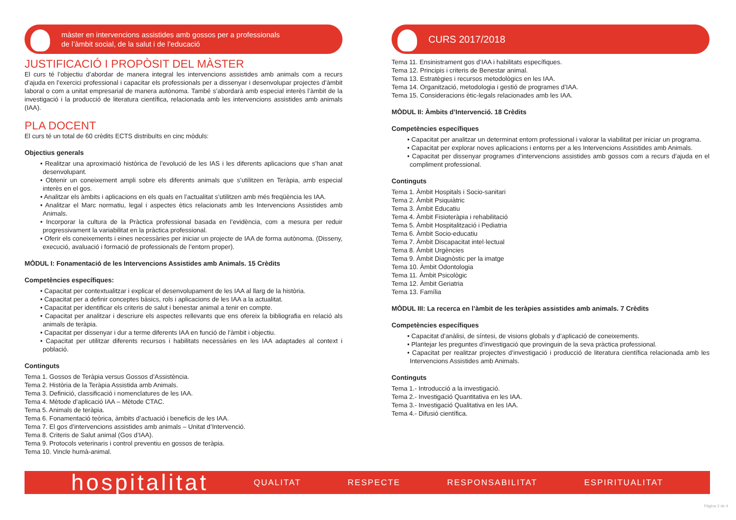màster en intervencions assistides amb gossos per a professionals
de l’àmbit social, de la salut i de l’educació
JUSTIFICACIÓ I PROPÒSIT DEL MÀSTER
El curs té l’objectiu d’abordar de manera integral les intervencions assistides amb animals com a recurs d’ajuda en l’exercici professional i capacitar els professionals per a dissenyar i desenvolupar projectes d’àmbit laboral o com a unitat empresarial de manera autònoma. També s’abordarà amb especial interès l’àmbit de la investigació i la producció de literatura científica, relacionada amb les intervencions assistides amb animals (IAA).
PLA DOCENT
El curs té un total de 60 crèdits ECTS distribuïts en cinc mòduls:
Objectius generals
• Realitzar una aproximació històrica de l’evolució de les IAS i les diferents aplicacions que s’han anat desenvolupant.
• Obtenir un coneixement ampli sobre els diferents animals que s’utilitzen en Teràpia, amb especial interès en el gos.
• Analitzar els àmbits i aplicacions en els quals en l’actualitat s’utilitzen amb més freqüència les IAA.
• Analitzar el Marc normatiu, legal i aspectes ètics relacionats amb les Intervencions Assistides amb Animals.
• Incorporar la cultura de la Pràctica professional basada en l’evidència, com a mesura per reduir progressivament la variabilitat en la pràctica professional.
• Oferir els coneixements i eines necessàries per iniciar un projecte de IAA de forma autònoma. (Disseny, execució, avaluació i formació de professionals de l’entorn proper).
MÒDUL I: Fonamentació de les Intervencions Assistides amb Animals. 15 Crèdits
Competències específiques:
• Capacitat per contextualitzar i explicar el desenvolupament de les IAA al llarg de la història.
• Capacitat per a definir conceptes bàsics, rols i aplicacions de les IAA a la actualitat.
• Capacitat per identificar els criteris de salut i benestar animal a tenir en compte.
• Capacitat per analitzar i descriure els aspectes rellevants que ens ofereix la bibliografia en relació als animals de teràpia.
• Capacitat per dissenyar i dur a terme diferents IAA en funció de l’àmbit i objectiu.
• Capacitat per utilitzar diferents recursos i habilitats necessàries en les IAA adaptades al context i població.
Continguts
Tema 1. Gossos de Teràpia versus Gossos d’Assistència.
Tema 2. Història de la Teràpia Assistida amb Animals.
Tema 3. Definició, classificació i nomenclatures de les IAA.
Tema 4. Mètode d’aplicació IAA – Mètode CTAC.
Tema 5. Animals de teràpia.
Tema 6. Fonamentació teòrica, àmbits d’actuació i beneficis de les IAA.
Tema 7. El gos d’intervencions assistides amb animals – Unitat d’Intervenció.
Tema 8. Criteris de Salut animal (Gos d’IAA).
Tema 9. Protocols veterinaris i control preventiu en gossos de teràpia.
Tema 10. Vincle humà-animal.
CURS 2017/2018
Tema 11. Ensinistrament gos d’IAA i habilitats específiques.
Tema 12. Principis i criteris de Benestar animal.
Tema 13. Estratègies i recursos metodològics en les IAA.
Tema 14. Organització, metodologia i gestió de programes d’IAA.
Tema 15. Consideracions ètic-legals relacionades amb les IAA.
MÒDUL II: Àmbits d’Intervenció. 18 Crèdits
Competències específiques
• Capacitat per analitzar un determinat entorn professional i valorar la viabilitat per iniciar un programa.
• Capacitat per explorar noves aplicacions i entorns per a les Intervencions Assistides amb Animals.
• Capacitat per dissenyar programes d’intervencions assistides amb gossos com a recurs d’ajuda en el compliment professional.
Continguts
Tema 1. Àmbit Hospitals i Socio-sanitari
Tema 2. Àmbit Psiquiàtric
Tema 3. Àmbit Educatiu
Tema 4. Àmbit Fisioteràpia i rehabilitació
Tema 5. Àmbit Hospitalització i Pediatria
Tema 6. Àmbit Socio-educatiu
Tema 7. Àmbit Discapacitat intel·lectual
Tema 8. Àmbit Urgències
Tema 9. Àmbit Diagnòstic per la imatge
Tema 10. Àmbit Odontologia
Tema 11. Àmbit Psicològic
Tema 12. Àmbit Geriatria
Tema 13. Família
MÒDUL III: La recerca en l’àmbit de les teràpies assistides amb animals. 7 Crèdits
Competències específiques
• Capacitat d’anàlisi, de síntesi, de visions globals y d’aplicació de coneixements.
• Plantejar les preguntes d’investigació que provinguin de la seva pràctica professional.
• Capacitat per realitzar projectes d’investigació i producció de literatura científica relacionada amb les Intervencions Assistides amb Animals.
Continguts
Tema 1.- Introducció a la investigació.
Tema 2.- Investigació Quantitativa en les IAA.
Tema 3.- Investigació Qualitativa en les IAA.
Tema 4.- Difusió científica.
hospitalitat
QUALITAT RESPECTE RESPONSABILITAT ESPIRITUALITAT
Pàgina 2 de 4